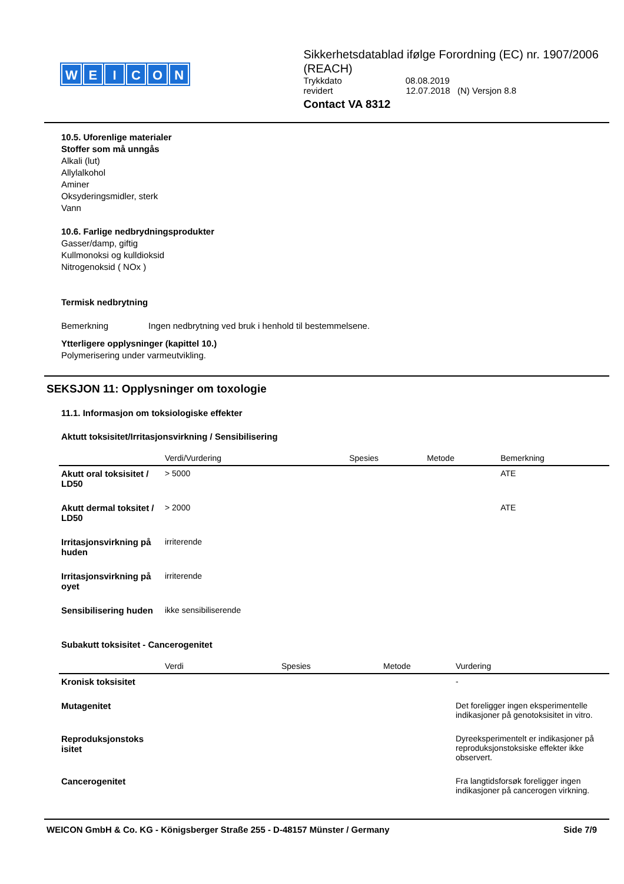WEICON
Sikkerhetsdatablad ifølge Forordning (EC) nr. 1907/2006 (REACH)
Trykkdato 08.08.2019
revidert 12.07.2018 (N) Versjon 8.8
Contact VA 8312
10.5. Uforenlige materialer
Stoffer som må unngås
Alkali (lut)
Allylalkohol
Aminer
Oksyderingsmidler, sterk
Vann
10.6. Farlige nedbrydningsprodukter
Gasser/damp, giftig
Kullmonoksi og kulldioksid
Nitrogenoksid ( NOx )
Termisk nedbrytning
Bemerkning Ingen nedbrytning ved bruk i henhold til bestemmelsene.
Ytterligere opplysninger (kapittel 10.)
Polymerisering under varmeutvikling.
SEKSJON 11: Opplysninger om toxologie
11.1. Informasjon om toksiologiske effekter
Aktutt toksisitet/Irritasjonsvirkning / Sensibilisering
| | Verdi/Vurdering | Spesies | Metode | Bemerkning |
| --- | --- | --- | --- | --- |
| Akutt oral toksisitet / LD50 | > 5000 | | | ATE |
| Akutt dermal toksitet / LD50 | > 2000 | | | ATE |
| Irritasjonsvirkning på huden | irriterende | | | |
| Irritasjonsvirkning på oyet | irriterende | | | |
| Sensibilisering huden | ikke sensibiliserende | | | |
Subakutt toksisitet - Cancerogenitet
| | Verdi | Spesies | Metode | Vurdering |
| --- | --- | --- | --- | --- |
| Kronisk toksisitet | | | | - |
| Mutagenitet | | | | Det foreligger ingen eksperimentelle indikasjoner på genotoksisitet in vitro. |
| Reproduksjonstoks isitet | | | | Dyreeksperimentelt er indikasjoner på reproduksjonstoksiske effekter ikke observert. |
| Cancerogenitet | | | | Fra langtidsforsøk foreligger ingen indikasjoner på cancerogen virkning. |
WEICON GmbH & Co. KG - Königsberger Straße 255 - D-48157 Münster / Germany Side 7/9